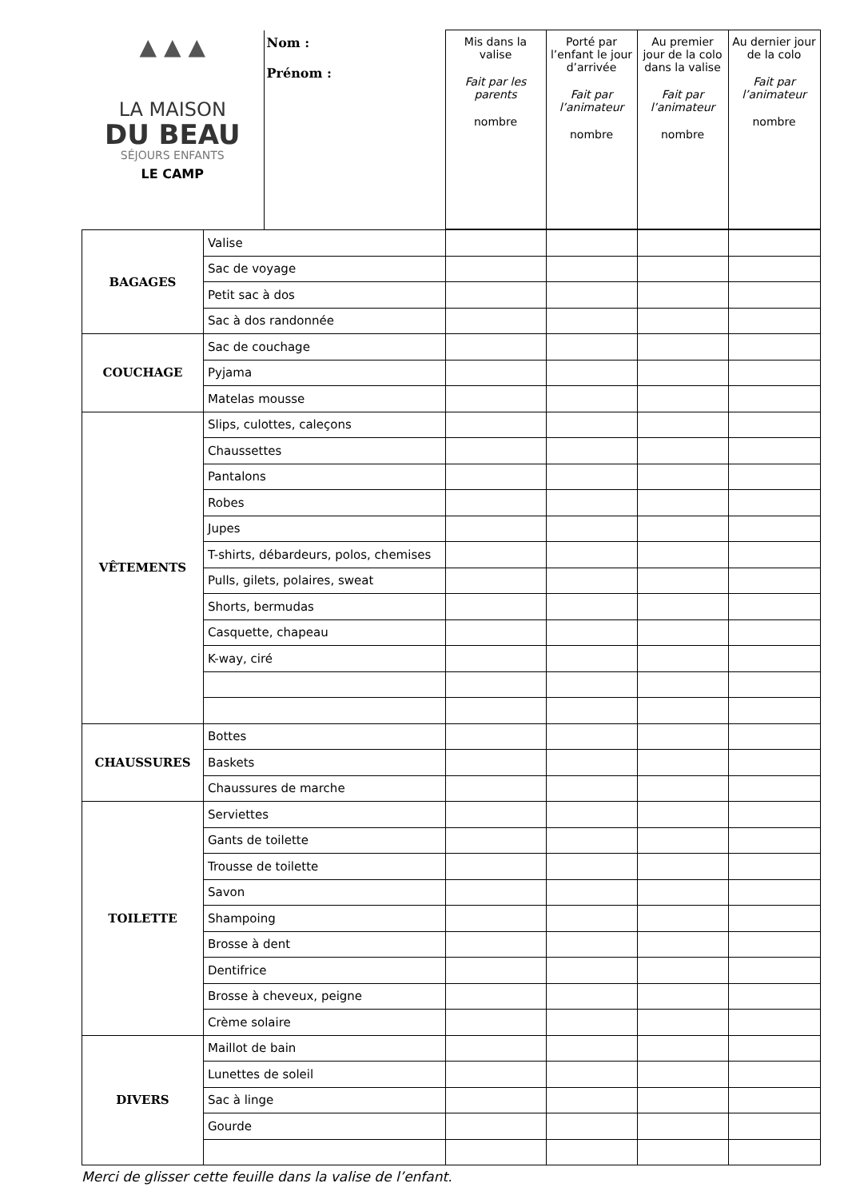| ▲ ▲ ▲ LA MAISON DU BEAU SÉJOURS ENFANTS LE CAMP | Nom : Prénom : | Mis dans la valise Fait par les parents nombre | Porté par l’enfant le jour d’arrivée Fait par l’animateur nombre | Au premier jour de la colo dans la valise Fait par l’animateur nombre | Au dernier jour de la colo Fait par l’animateur nombre |
| BAGAGES | Valise | | | | |
| | Sac de voyage | | | | |
| | Petit sac à dos | | | | |
| | Sac à dos randonnée | | | | |
| COUCHAGE | Sac de couchage | | | | |
| | Pyjama | | | | |
| | Matelas mousse | | | | |
| VÊTEMENTS | Slips, culottes, caleçons | | | | |
| | Chaussettes | | | | |
| | Pantalons | | | | |
| | Robes | | | | |
| | Jupes | | | | |
| | T-shirts, débardeurs, polos, chemises | | | | |
| | Pulls, gilets, polaires, sweat | | | | |
| | Shorts, bermudas | | | | |
| | Casquette, chapeau | | | | |
| | K-way, ciré | | | | |
| CHAUSSURES | Bottes | | | | |
| | Baskets | | | | |
| | Chaussures de marche | | | | |
| TOILETTE | Serviettes | | | | |
| | Gants de toilette | | | | |
| | Trousse de toilette | | | | |
| | Savon | | | | |
| | Shampoing | | | | |
| | Brosse à dent | | | | |
| | Dentifrice | | | | |
| | Brosse à cheveux, peigne | | | | |
| | Crème solaire | | | | |
| DIVERS | Maillot de bain | | | | |
| | Lunettes de soleil | | | | |
| | Sac à linge | | | | |
| | Gourde | | | | |
Merci de glisser cette feuille dans la valise de l’enfant.